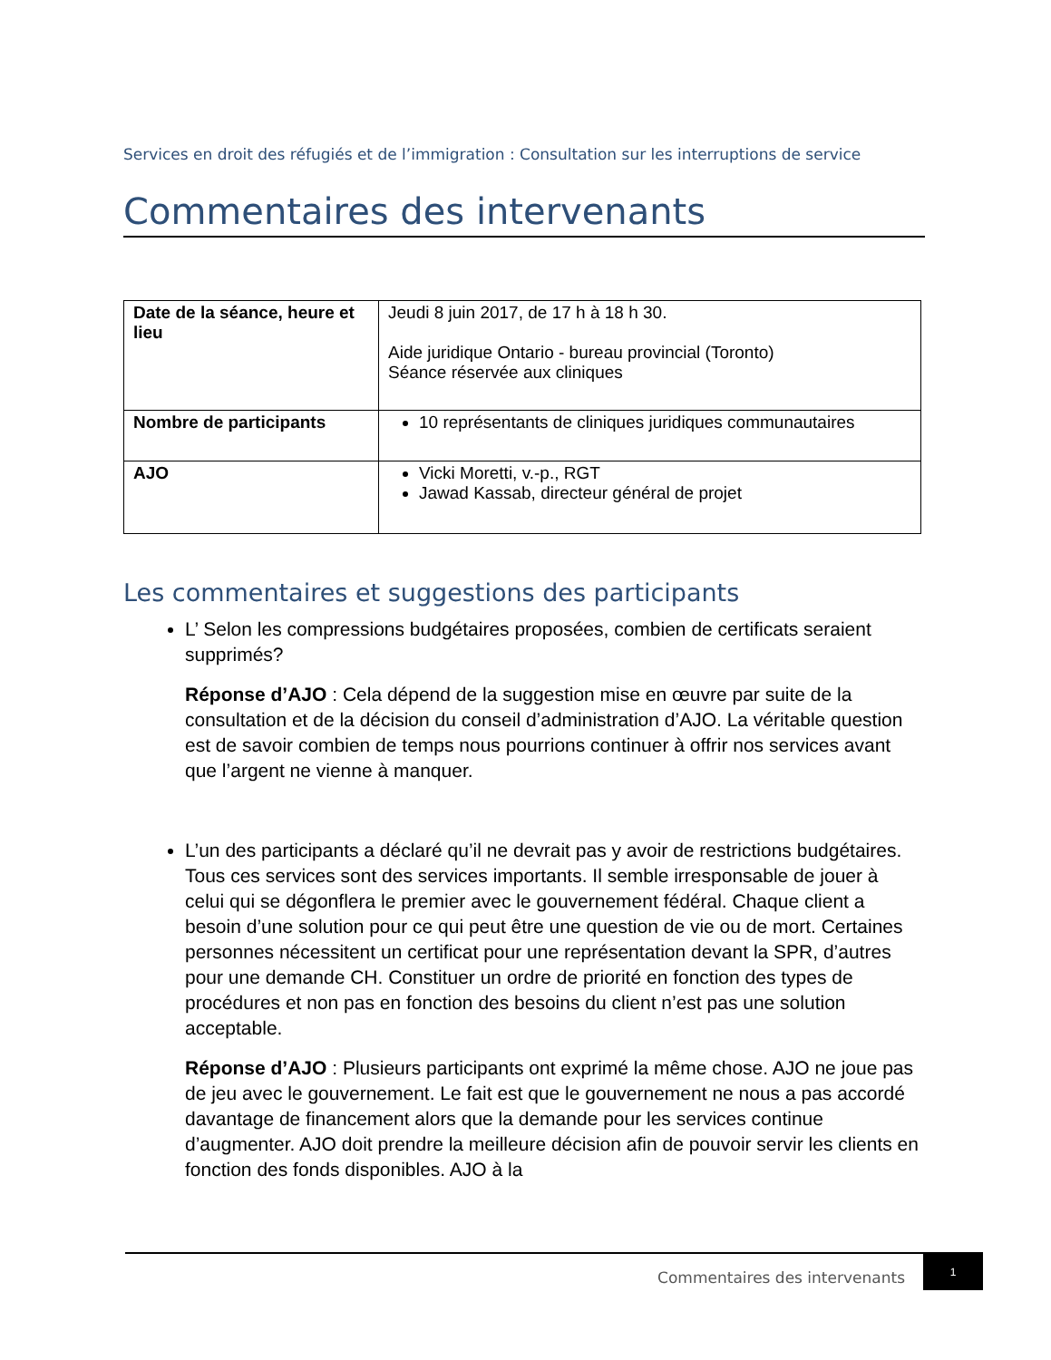Services en droit des réfugiés et de l’immigration : Consultation sur les interruptions de service
Commentaires des intervenants
| Date de la séance, heure et lieu | Jeudi 8 juin 2017, de 17 h à 18 h 30. Aide juridique Ontario - bureau provincial (Toronto) Séance réservée aux cliniques |
| Nombre de participants | 10 représentants de cliniques juridiques communautaires |
| AJO | Vicki Moretti, v.-p., RGT Jawad Kassab, directeur général de projet |
Les commentaires et suggestions des participants
L’ Selon les compressions budgétaires proposées, combien de certificats seraient supprimés?
Réponse d’AJO : Cela dépend de la suggestion mise en œuvre par suite de la consultation et de la décision du conseil d’administration d’AJO. La véritable question est de savoir combien de temps nous pourrions continuer à offrir nos services avant que l’argent ne vienne à manquer.
L’un des participants a déclaré qu’il ne devrait pas y avoir de restrictions budgétaires. Tous ces services sont des services importants. Il semble irresponsable de jouer à celui qui se dégonflera le premier avec le gouvernement fédéral. Chaque client a besoin d’une solution pour ce qui peut être une question de vie ou de mort. Certaines personnes nécessitent un certificat pour une représentation devant la SPR, d’autres pour une demande CH. Constituer un ordre de priorité en fonction des types de procédures et non pas en fonction des besoins du client n’est pas une solution acceptable.
Réponse d’AJO : Plusieurs participants ont exprimé la même chose. AJO ne joue pas de jeu avec le gouvernement. Le fait est que le gouvernement ne nous a pas accordé davantage de financement alors que la demande pour les services continue d’augmenter. AJO doit prendre la meilleure décision afin de pouvoir servir les clients en fonction des fonds disponibles. AJO à la
Commentaires des intervenants
1